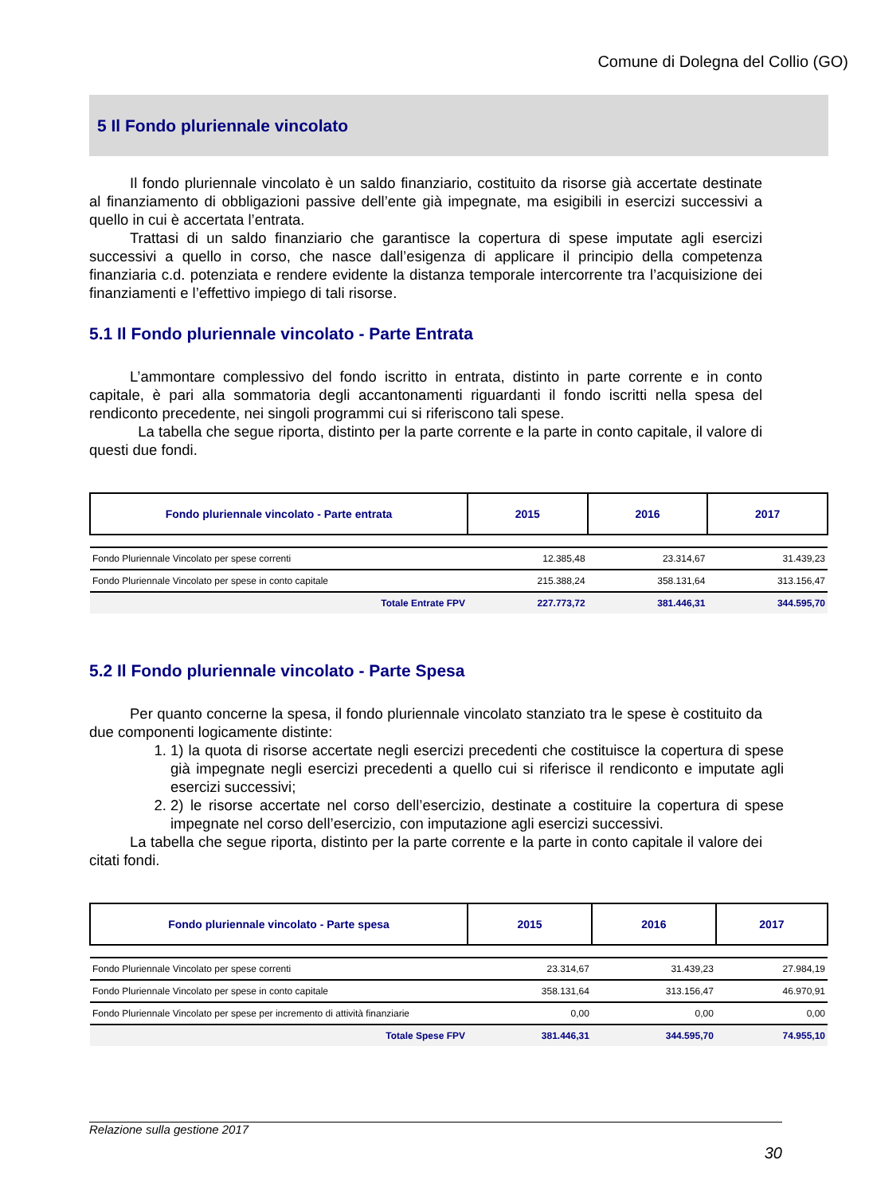Comune di Dolegna del Collio (GO)
5 Il Fondo pluriennale vincolato
Il fondo pluriennale vincolato è un saldo finanziario, costituito da risorse già accertate destinate al finanziamento di obbligazioni passive dell’ente già impegnate, ma esigibili in esercizi successivi a quello in cui è accertata l’entrata.
Trattasi di un saldo finanziario che garantisce la copertura di spese imputate agli esercizi successivi a quello in corso, che nasce dall’esigenza di applicare il principio della competenza finanziaria c.d. potenziata e rendere evidente la distanza temporale intercorrente tra l’acquisizione dei finanziamenti e l’effettivo impiego di tali risorse.
5.1 Il Fondo pluriennale vincolato - Parte Entrata
L’ammontare complessivo del fondo iscritto in entrata, distinto in parte corrente e in conto capitale, è pari alla sommatoria degli accantonamenti riguardanti il fondo iscritti nella spesa del rendiconto precedente, nei singoli programmi cui si riferiscono tali spese.
La tabella che segue riporta, distinto per la parte corrente e la parte in conto capitale, il valore di questi due fondi.
| Fondo pluriennale vincolato - Parte entrata | 2015 | 2016 | 2017 |
| Fondo Pluriennale Vincolato per spese correnti | 12.385,48 | 23.314,67 | 31.439,23 |
| Fondo Pluriennale Vincolato per spese in conto capitale | 215.388,24 | 358.131,64 | 313.156,47 |
| Totale Entrate FPV | 227.773,72 | 381.446,31 | 344.595,70 |
5.2 Il Fondo pluriennale vincolato - Parte Spesa
Per quanto concerne la spesa, il fondo pluriennale vincolato stanziato tra le spese è costituito da due componenti logicamente distinte:
1. 1) la quota di risorse accertate negli esercizi precedenti che costituisce la copertura di spese già impegnate negli esercizi precedenti a quello cui si riferisce il rendiconto e imputate agli esercizi successivi;
2. 2) le risorse accertate nel corso dell’esercizio, destinate a costituire la copertura di spese impegnate nel corso dell’esercizio, con imputazione agli esercizi successivi.
La tabella che segue riporta, distinto per la parte corrente e la parte in conto capitale il valore dei citati fondi.
| Fondo pluriennale vincolato - Parte spesa | 2015 | 2016 | 2017 |
| Fondo Pluriennale Vincolato per spese correnti | 23.314,67 | 31.439,23 | 27.984,19 |
| Fondo Pluriennale Vincolato per spese in conto capitale | 358.131,64 | 313.156,47 | 46.970,91 |
| Fondo Pluriennale Vincolato per spese per incremento di attività finanziarie | 0,00 | 0,00 | 0,00 |
| Totale Spese FPV | 381.446,31 | 344.595,70 | 74.955,10 |
Relazione sulla gestione 2017
30